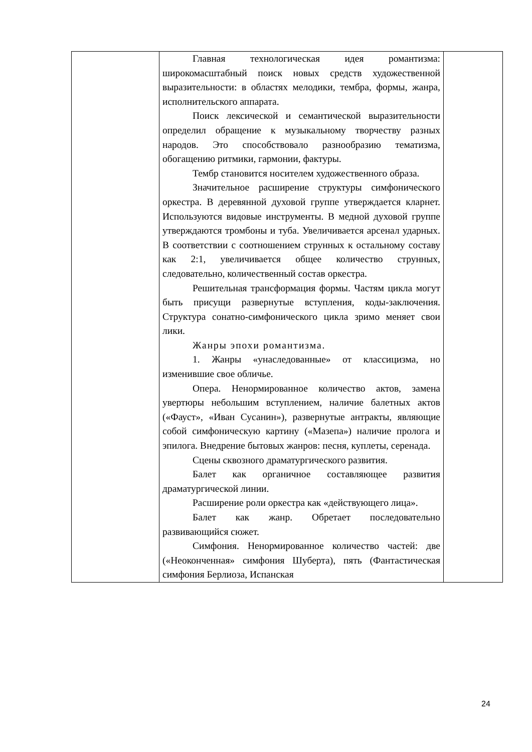| | Главная технологическая идея романтизма: широкомасштабный поиск новых средств художественной выразительности: в областях мелодики, тембра, формы, жанра, исполнительского аппарата. Поиск лексической и семантической выразительности определил обращение к музыкальному творчеству разных народов. Это способствовало разнообразию тематизма, обогащению ритмики, гармонии, фактуры. Тембр становится носителем художественного образа. Значительное расширение структуры симфонического оркестра. В деревянной духовой группе утверждается кларнет. Используются видовые инструменты. В медной духовой группе утверждаются тромбоны и туба. Увеличивается арсенал ударных. В соответствии с соотношением струнных к остальному составу как 2:1, увеличивается общее количество струнных, следовательно, количественный состав оркестра. Решительная трансформация формы. Частям цикла могут быть присущи развернутые вступления, коды-заключения. Структура сонатно-симфонического цикла зримо меняет свои лики. Жанры эпохи романтизма. 1. Жанры «унаследованные» от классицизма, но изменившие свое обличье. Опера. Ненормированное количество актов, замена увертюры небольшим вступлением, наличие балетных актов («Фауст», «Иван Сусанин»), развернутые антракты, являющие собой симфоническую картину («Мазепа») наличие пролога и эпилога. Внедрение бытовых жанров: песня, куплеты, серенада. Сцены сквозного драматургического развития. Балет как органичное составляющее развития драматургической линии. Расширение роли оркестра как «действующего лица». Балет как жанр. Обретает последовательно развивающийся сюжет. Симфония. Ненормированное количество частей: две («Неоконченная» симфония Шуберта), пять (Фантастическая симфония Берлиоза, Испанская | |
24